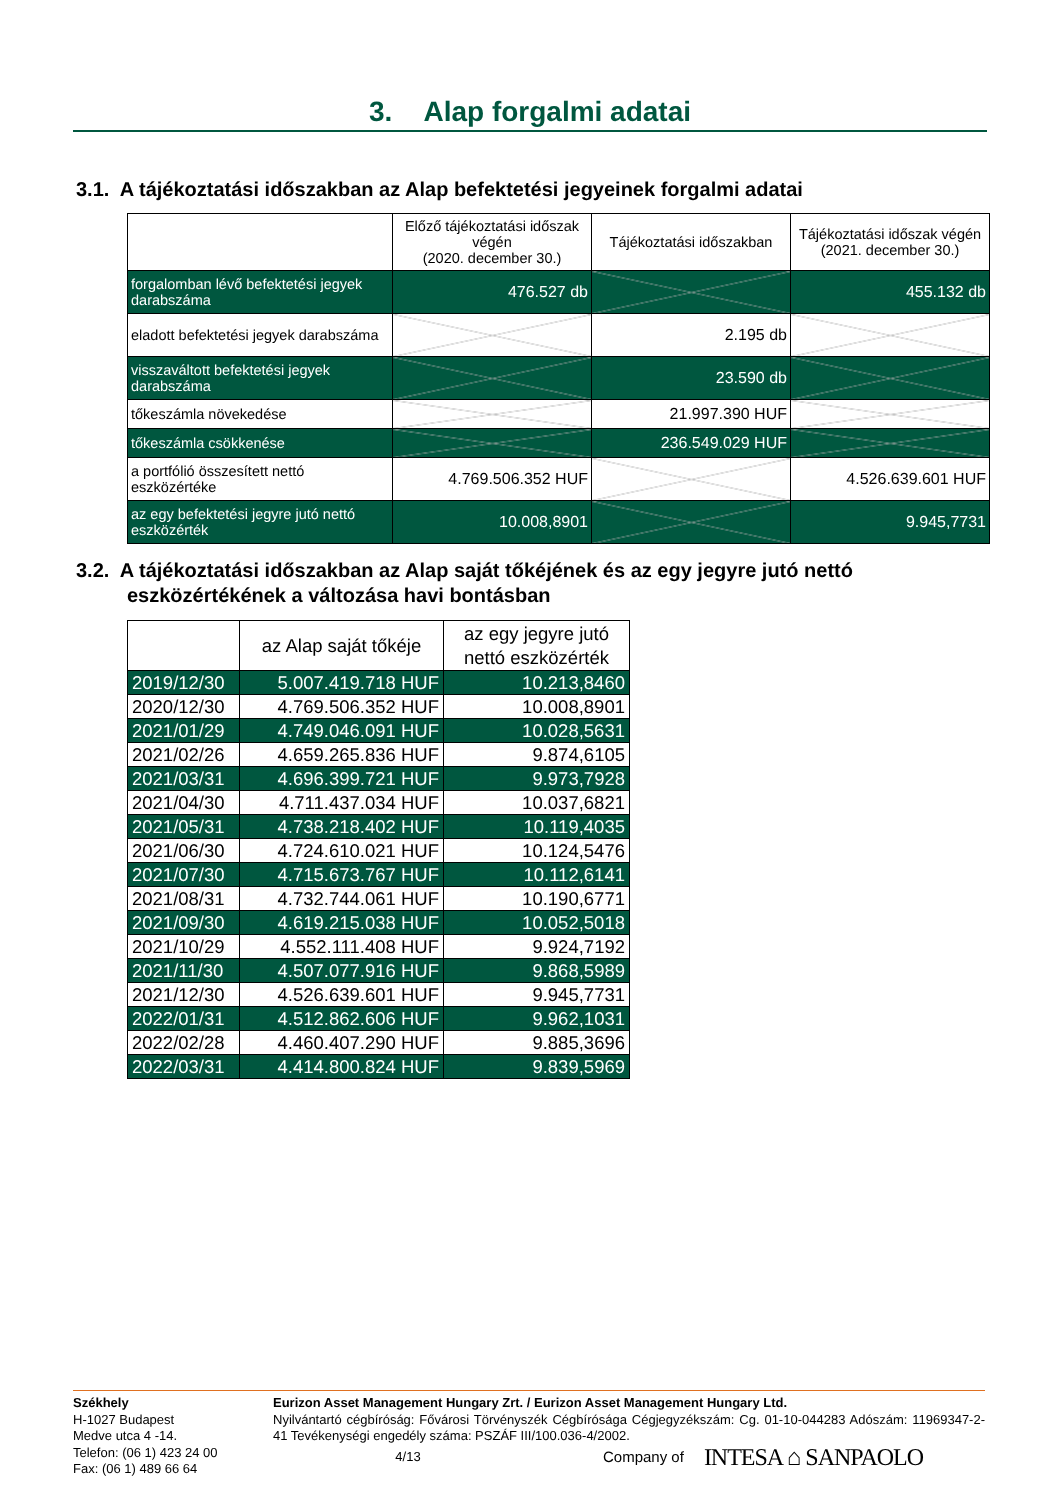3. Alap forgalmi adatai
3.1. A tájékoztatási időszakban az Alap befektetési jegyeinek forgalmi adatai
| | Előző tájékoztatási időszak végén (2020. december 30.) | Tájékoztatási időszakban | Tájékoztatási időszak végén (2021. december 30.) |
| forgalomban lévő befektetési jegyek darabszáma | 476.527 db | | 455.132 db |
| eladott befektetési jegyek darabszáma | | 2.195 db | |
| visszaváltott befektetési jegyek darabszáma | | 23.590 db | |
| tőkeszámla növekedése | | 21.997.390 HUF | |
| tőkeszámla csökkenése | | 236.549.029 HUF | |
| a portfólió összesített nettó eszközértéke | 4.769.506.352 HUF | | 4.526.639.601 HUF |
| az egy befektetési jegyre jutó nettó eszközérték | 10.008,8901 | | 9.945,7731 |
3.2. A tájékoztatási időszakban az Alap saját tőkéjének és az egy jegyre jutó nettó
eszközértékének a változása havi bontásban
| | az Alap saját tőkéje | az egy jegyre jutó nettó eszközérték |
| 2019/12/30 | 5.007.419.718 HUF | 10.213,8460 |
| 2020/12/30 | 4.769.506.352 HUF | 10.008,8901 |
| 2021/01/29 | 4.749.046.091 HUF | 10.028,5631 |
| 2021/02/26 | 4.659.265.836 HUF | 9.874,6105 |
| 2021/03/31 | 4.696.399.721 HUF | 9.973,7928 |
| 2021/04/30 | 4.711.437.034 HUF | 10.037,6821 |
| 2021/05/31 | 4.738.218.402 HUF | 10.119,4035 |
| 2021/06/30 | 4.724.610.021 HUF | 10.124,5476 |
| 2021/07/30 | 4.715.673.767 HUF | 10.112,6141 |
| 2021/08/31 | 4.732.744.061 HUF | 10.190,6771 |
| 2021/09/30 | 4.619.215.038 HUF | 10.052,5018 |
| 2021/10/29 | 4.552.111.408 HUF | 9.924,7192 |
| 2021/11/30 | 4.507.077.916 HUF | 9.868,5989 |
| 2021/12/30 | 4.526.639.601 HUF | 9.945,7731 |
| 2022/01/31 | 4.512.862.606 HUF | 9.962,1031 |
| 2022/02/28 | 4.460.407.290 HUF | 9.885,3696 |
| 2022/03/31 | 4.414.800.824 HUF | 9.839,5969 |
Székhely
H-1027 Budapest
Medve utca 4 -14.
Telefon: (06 1) 423 24 00
Fax: (06 1) 489 66 64
Eurizon Asset Management Hungary Zrt. / Eurizon Asset Management Hungary Ltd.
Nyilvántartó cégbíróság: Fővárosi Törvényszék Cégbírósága Cégjegyzékszám: Cg. 01-10-044283 Adószám: 11969347-2-41 Tevékenységi engedély száma: PSZÁF III/100.036-4/2002.
4/13 Company of INTESA ⌂ SANPAOLO